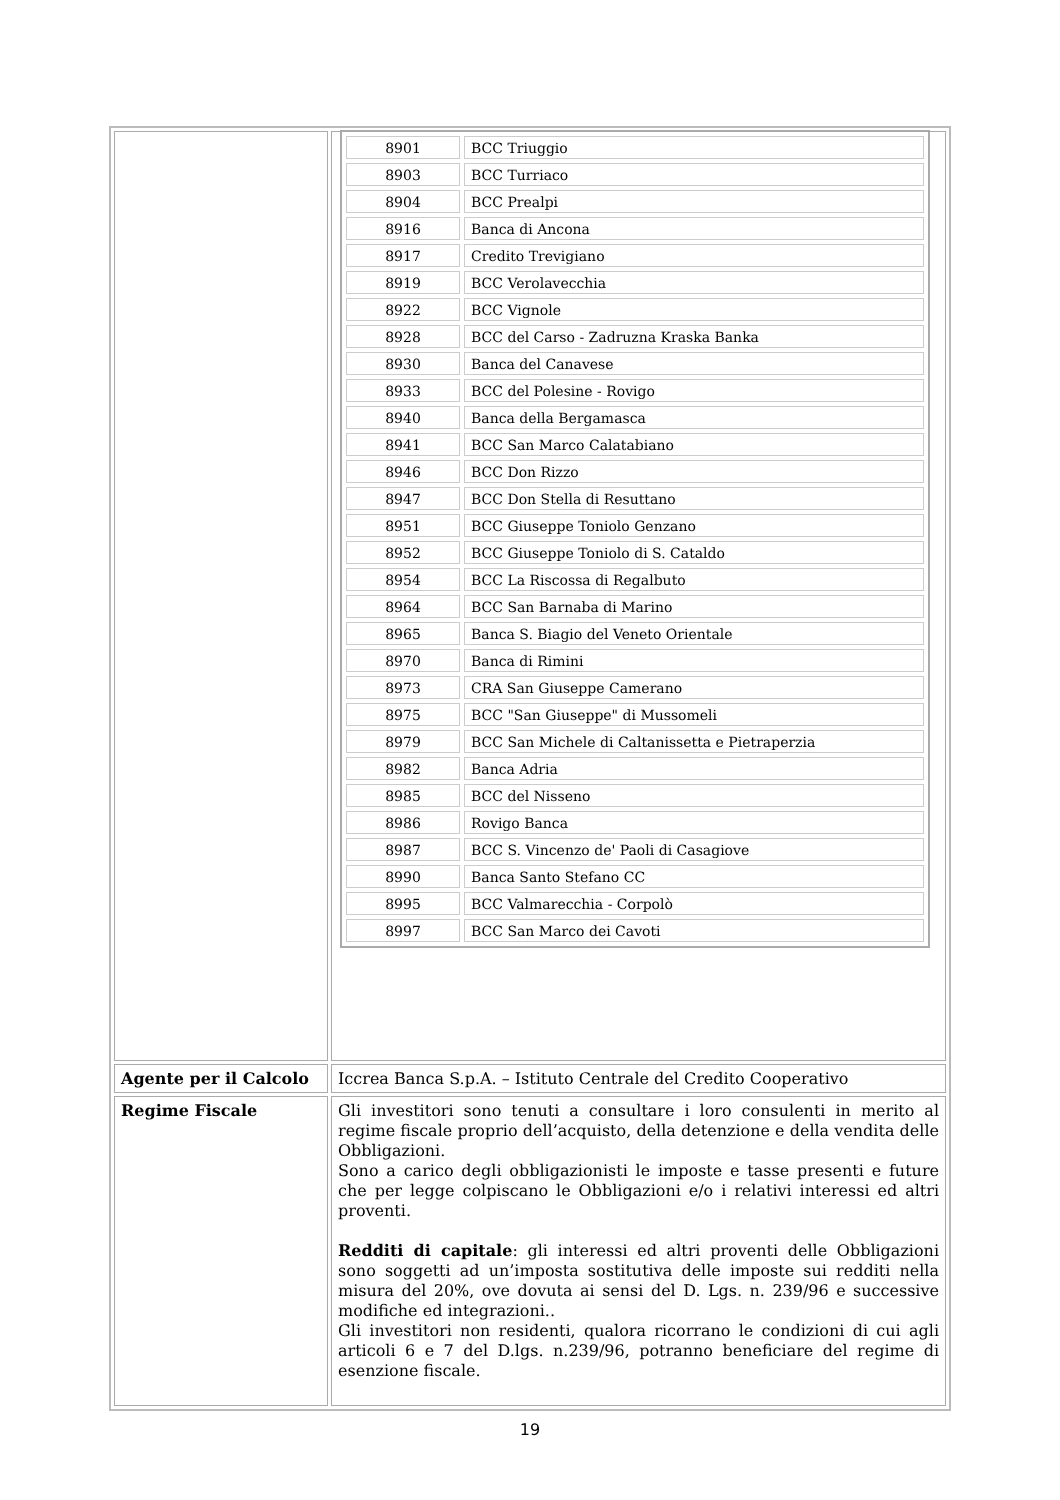| | / 8901 / BCC Triuggio / / 8903 / BCC Turriaco / / 8904 / BCC Prealpi / / 8916 / Banca di Ancona / / 8917 / Credito Trevigiano / / 8919 / BCC Verolavecchia / / 8922 / BCC Vignole / / 8928 / BCC del Carso - Zadruzna Kraska Banka / / 8930 / Banca del Canavese / / 8933 / BCC del Polesine - Rovigo / / 8940 / Banca della Bergamasca / / 8941 / BCC San Marco Calatabiano / / 8946 / BCC Don Rizzo / / 8947 / BCC Don Stella di Resuttano / / 8951 / BCC Giuseppe Toniolo Genzano / / 8952 / BCC Giuseppe Toniolo di S. Cataldo / / 8954 / BCC La Riscossa di Regalbuto / / 8964 / BCC San Barnaba di Marino / / 8965 / Banca S. Biagio del Veneto Orientale / / 8970 / Banca di Rimini / / 8973 / CRA San Giuseppe Camerano / / 8975 / BCC "San Giuseppe" di Mussomeli / / 8979 / BCC San Michele di Caltanissetta e Pietraperzia / / 8982 / Banca Adria / / 8985 / BCC del Nisseno / / 8986 / Rovigo Banca / / 8987 / BCC S. Vincenzo de' Paoli di Casagiove / / 8990 / Banca Santo Stefano CC / / 8995 / BCC Valmarecchia - Corpolò / / 8997 / BCC San Marco dei Cavoti / |
| Agente per il Calcolo | Iccrea Banca S.p.A. – Istituto Centrale del Credito Cooperativo |
| Regime Fiscale | Gli investitori sono tenuti a consultare i loro consulenti in merito al regime fiscale proprio dell’acquisto, della detenzione e della vendita delle Obbligazioni. Sono a carico degli obbligazionisti le imposte e tasse presenti e future che per legge colpiscano le Obbligazioni e/o i relativi interessi ed altri proventi. Redditi di capitale : gli interessi ed altri proventi delle Obbligazioni sono soggetti ad un’imposta sostitutiva delle imposte sui redditi nella misura del 20%, ove dovuta ai sensi del D. Lgs. n. 239/96 e successive modifiche ed integrazioni.. Gli investitori non residenti, qualora ricorrano le condizioni di cui agli articoli 6 e 7 del D.lgs. n.239/96, potranno beneficiare del regime di esenzione fiscale. |
19